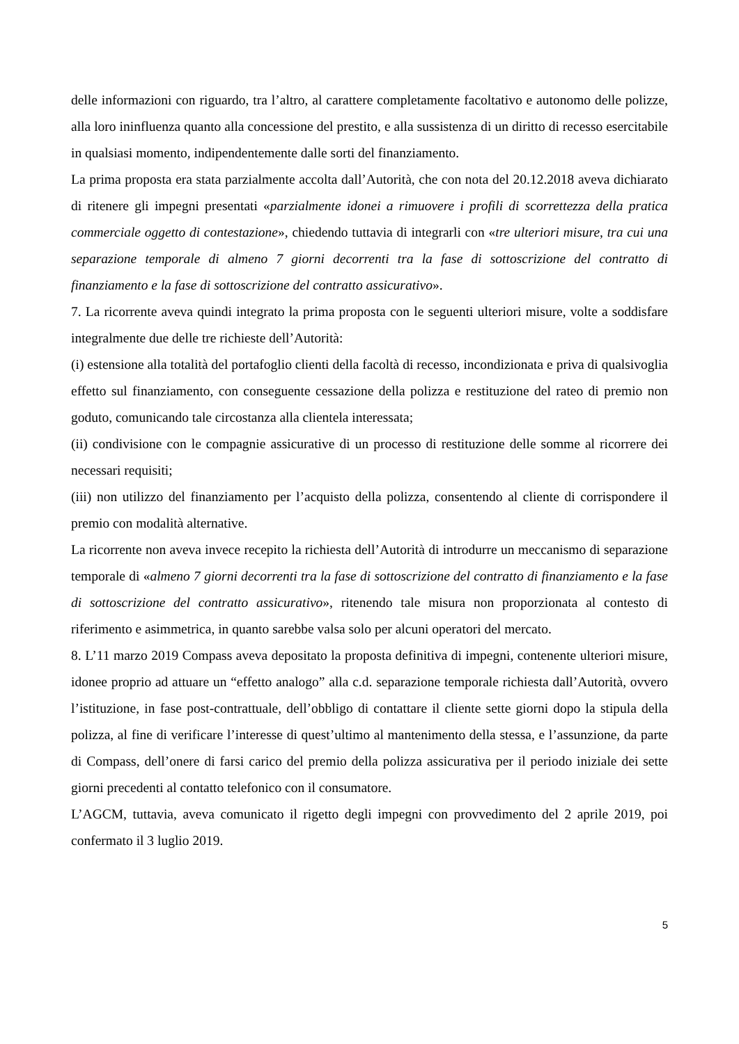delle informazioni con riguardo, tra l’altro, al carattere completamente facoltativo e autonomo delle polizze, alla loro ininfluenza quanto alla concessione del prestito, e alla sussistenza di un diritto di recesso esercitabile in qualsiasi momento, indipendentemente dalle sorti del finanziamento.
La prima proposta era stata parzialmente accolta dall’Autorità, che con nota del 20.12.2018 aveva dichiarato di ritenere gli impegni presentati «parzialmente idonei a rimuovere i profili di scorrettezza della pratica commerciale oggetto di contestazione», chiedendo tuttavia di integrarli con «tre ulteriori misure, tra cui una separazione temporale di almeno 7 giorni decorrenti tra la fase di sottoscrizione del contratto di finanziamento e la fase di sottoscrizione del contratto assicurativo».
7. La ricorrente aveva quindi integrato la prima proposta con le seguenti ulteriori misure, volte a soddisfare integralmente due delle tre richieste dell’Autorità:
(i) estensione alla totalità del portafoglio clienti della facoltà di recesso, incondizionata e priva di qualsivoglia effetto sul finanziamento, con conseguente cessazione della polizza e restituzione del rateo di premio non goduto, comunicando tale circostanza alla clientela interessata;
(ii) condivisione con le compagnie assicurative di un processo di restituzione delle somme al ricorrere dei necessari requisiti;
(iii) non utilizzo del finanziamento per l’acquisto della polizza, consentendo al cliente di corrispondere il premio con modalità alternative.
La ricorrente non aveva invece recepito la richiesta dell’Autorità di introdurre un meccanismo di separazione temporale di «almeno 7 giorni decorrenti tra la fase di sottoscrizione del contratto di finanziamento e la fase di sottoscrizione del contratto assicurativo», ritenendo tale misura non proporzionata al contesto di riferimento e asimmetrica, in quanto sarebbe valsa solo per alcuni operatori del mercato.
8. L’11 marzo 2019 Compass aveva depositato la proposta definitiva di impegni, contenente ulteriori misure, idonee proprio ad attuare un “effetto analogo” alla c.d. separazione temporale richiesta dall’Autorità, ovvero l’istituzione, in fase post-contrattuale, dell’obbligo di contattare il cliente sette giorni dopo la stipula della polizza, al fine di verificare l’interesse di quest’ultimo al mantenimento della stessa, e l’assunzione, da parte di Compass, dell’onere di farsi carico del premio della polizza assicurativa per il periodo iniziale dei sette giorni precedenti al contatto telefonico con il consumatore.
L’AGCM, tuttavia, aveva comunicato il rigetto degli impegni con provvedimento del 2 aprile 2019, poi confermato il 3 luglio 2019.
5